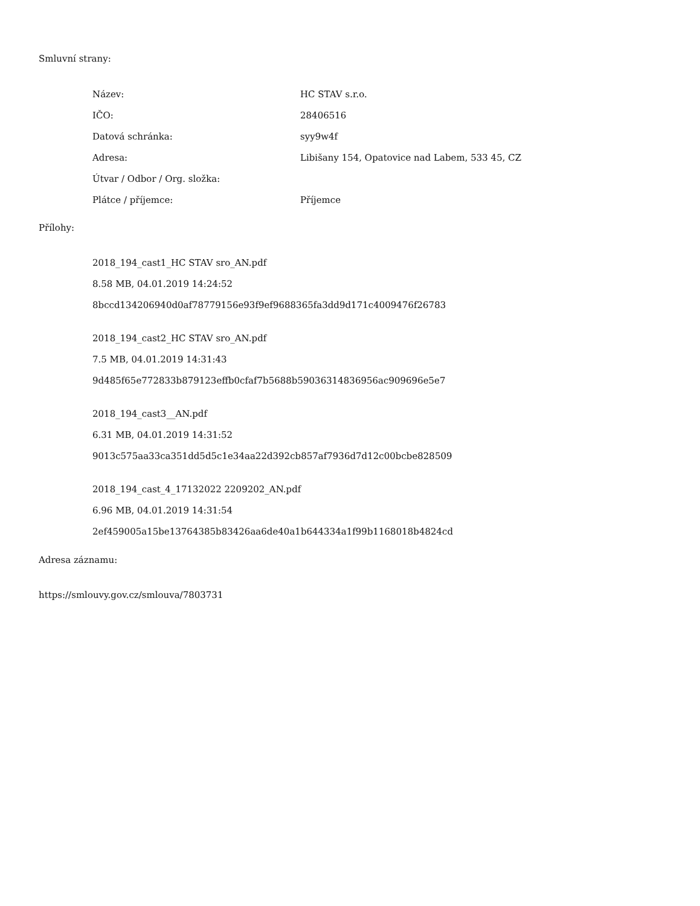Smluvní strany:
| Název: | HC STAV s.r.o. |
| IČO: | 28406516 |
| Datová schránka: | syy9w4f |
| Adresa: | Libišany 154, Opatovice nad Labem, 533 45, CZ |
| Útvar / Odbor / Org. složka: | |
| Plátce / příjemce: | Příjemce |
Přílohy:
2018_194_cast1_HC STAV sro_AN.pdf
8.58 MB, 04.01.2019 14:24:52
8bccd134206940d0af78779156e93f9ef9688365fa3dd9d171c4009476f26783
2018_194_cast2_HC STAV sro_AN.pdf
7.5 MB, 04.01.2019 14:31:43
9d485f65e772833b879123effb0cfaf7b5688b59036314836956ac909696e5e7
2018_194_cast3__AN.pdf
6.31 MB, 04.01.2019 14:31:52
9013c575aa33ca351dd5d5c1e34aa22d392cb857af7936d7d12c00bcbe828509
2018_194_cast_4_17132022 2209202_AN.pdf
6.96 MB, 04.01.2019 14:31:54
2ef459005a15be13764385b83426aa6de40a1b644334a1f99b1168018b4824cd
Adresa záznamu:
https://smlouvy.gov.cz/smlouva/7803731